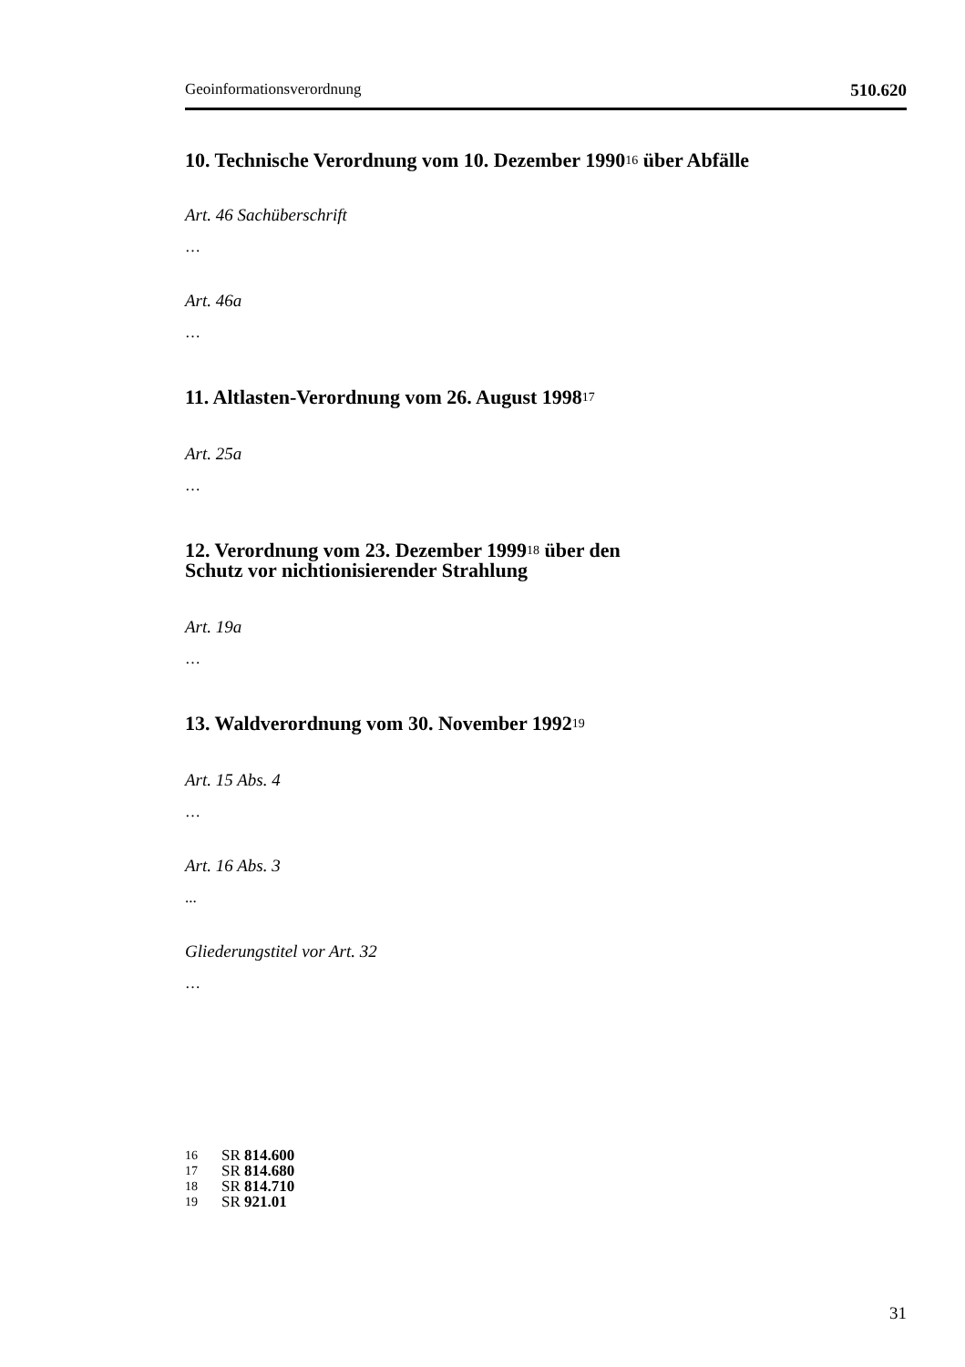Geoinformationsverordnung 510.620
10. Technische Verordnung vom 10. Dezember 1990<sup>16</sup> über Abfälle
Art. 46 Sachüberschrift
…
Art. 46a
…
11. Altlasten-Verordnung vom 26. August 1998<sup>17</sup>
Art. 25a
…
12. Verordnung vom 23. Dezember 1999<sup>18</sup> über den
Schutz vor nichtionisierender Strahlung
Art. 19a
…
13. Waldverordnung vom 30. November 1992<sup>19</sup>
Art. 15 Abs. 4
…
Art. 16 Abs. 3
...
Gliederungstitel vor Art. 32
…
16 SR 814.600
17 SR 814.680
18 SR 814.710
19 SR 921.01
31